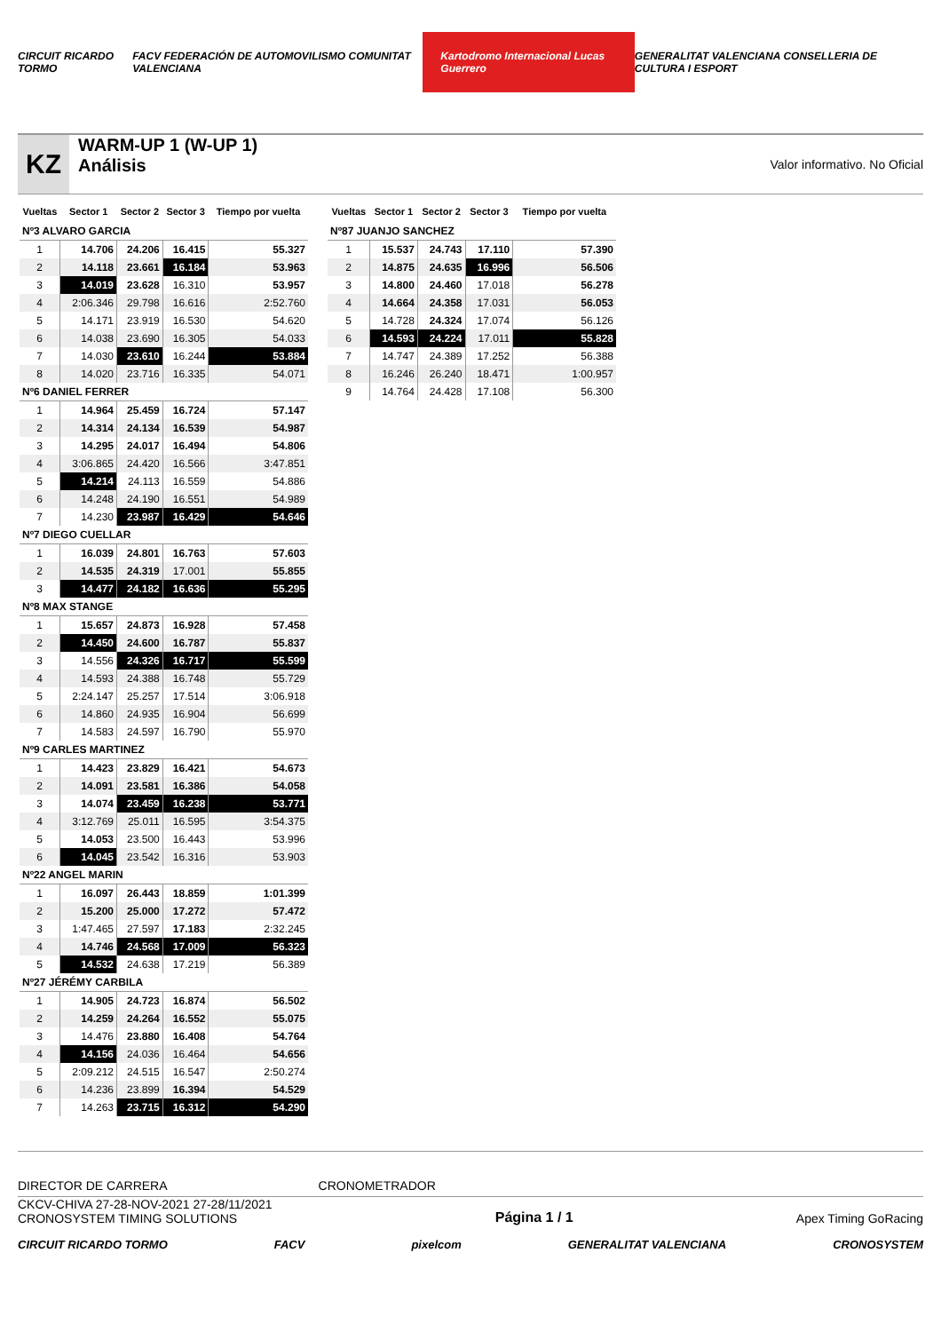CIRCUIT RICARDO TORMO FACV FEDERACIÓN DE AUTOMOVILISMO COMUNITAT VALENCIANA Kartodromo Internacional Lucas Guerrero GENERALITAT VALENCIANA CONSELLERIA DE CULTURA I ESPORT
KZ
WARM-UP 1 (W-UP 1)
Análisis
Valor informativo. No Oficial
| Vueltas | Sector 1 | Sector 2 | Sector 3 | Tiempo por vuelta |
| --- | --- | --- | --- | --- |
| Nº3 ALVARO GARCIA | | | | |
| 1 | 14.706 | 24.206 | 16.415 | 55.327 |
| 2 | 14.118 | 23.661 | 16.184 | 53.963 |
| 3 | 14.019 | 23.628 | 16.310 | 53.957 |
| 4 | 2:06.346 | 29.798 | 16.616 | 2:52.760 |
| 5 | 14.171 | 23.919 | 16.530 | 54.620 |
| 6 | 14.038 | 23.690 | 16.305 | 54.033 |
| 7 | 14.030 | 23.610 | 16.244 | 53.884 |
| 8 | 14.020 | 23.716 | 16.335 | 54.071 |
| Nº6 DANIEL FERRER | | | | |
| 1 | 14.964 | 25.459 | 16.724 | 57.147 |
| 2 | 14.314 | 24.134 | 16.539 | 54.987 |
| 3 | 14.295 | 24.017 | 16.494 | 54.806 |
| 4 | 3:06.865 | 24.420 | 16.566 | 3:47.851 |
| 5 | 14.214 | 24.113 | 16.559 | 54.886 |
| 6 | 14.248 | 24.190 | 16.551 | 54.989 |
| 7 | 14.230 | 23.987 | 16.429 | 54.646 |
| Nº7 DIEGO CUELLAR | | | | |
| 1 | 16.039 | 24.801 | 16.763 | 57.603 |
| 2 | 14.535 | 24.319 | 17.001 | 55.855 |
| 3 | 14.477 | 24.182 | 16.636 | 55.295 |
| Nº8 MAX STANGE | | | | |
| 1 | 15.657 | 24.873 | 16.928 | 57.458 |
| 2 | 14.450 | 24.600 | 16.787 | 55.837 |
| 3 | 14.556 | 24.326 | 16.717 | 55.599 |
| 4 | 14.593 | 24.388 | 16.748 | 55.729 |
| 5 | 2:24.147 | 25.257 | 17.514 | 3:06.918 |
| 6 | 14.860 | 24.935 | 16.904 | 56.699 |
| 7 | 14.583 | 24.597 | 16.790 | 55.970 |
| Nº9 CARLES MARTINEZ | | | | |
| 1 | 14.423 | 23.829 | 16.421 | 54.673 |
| 2 | 14.091 | 23.581 | 16.386 | 54.058 |
| 3 | 14.074 | 23.459 | 16.238 | 53.771 |
| 4 | 3:12.769 | 25.011 | 16.595 | 3:54.375 |
| 5 | 14.053 | 23.500 | 16.443 | 53.996 |
| 6 | 14.045 | 23.542 | 16.316 | 53.903 |
| Nº22 ANGEL MARIN | | | | |
| 1 | 16.097 | 26.443 | 18.859 | 1:01.399 |
| 2 | 15.200 | 25.000 | 17.272 | 57.472 |
| 3 | 1:47.465 | 27.597 | 17.183 | 2:32.245 |
| 4 | 14.746 | 24.568 | 17.009 | 56.323 |
| 5 | 14.532 | 24.638 | 17.219 | 56.389 |
| Nº27 JÉRÉMY CARBILA | | | | |
| 1 | 14.905 | 24.723 | 16.874 | 56.502 |
| 2 | 14.259 | 24.264 | 16.552 | 55.075 |
| 3 | 14.476 | 23.880 | 16.408 | 54.764 |
| 4 | 14.156 | 24.036 | 16.464 | 54.656 |
| 5 | 2:09.212 | 24.515 | 16.547 | 2:50.274 |
| 6 | 14.236 | 23.899 | 16.394 | 54.529 |
| 7 | 14.263 | 23.715 | 16.312 | 54.290 |
| Vueltas | Sector 1 | Sector 2 | Sector 3 | Tiempo por vuelta |
| --- | --- | --- | --- | --- |
| Nº87 JUANJO SANCHEZ | | | | |
| 1 | 15.537 | 24.743 | 17.110 | 57.390 |
| 2 | 14.875 | 24.635 | 16.996 | 56.506 |
| 3 | 14.800 | 24.460 | 17.018 | 56.278 |
| 4 | 14.664 | 24.358 | 17.031 | 56.053 |
| 5 | 14.728 | 24.324 | 17.074 | 56.126 |
| 6 | 14.593 | 24.224 | 17.011 | 55.828 |
| 7 | 14.747 | 24.389 | 17.252 | 56.388 |
| 8 | 16.246 | 26.240 | 18.471 | 1:00.957 |
| 9 | 14.764 | 24.428 | 17.108 | 56.300 |
DIRECTOR DE CARRERA CRONOMETRADOR
CKCV-CHIVA 27-28-NOV-2021 27-28/11/2021
CRONOSYSTEM TIMING SOLUTIONS
Página 1 / 1
Apex Timing GoRacing
CIRCUIT RICARDO TORMO FACV pixelcom GENERALITAT VALENCIANA CRONOSYSTEM